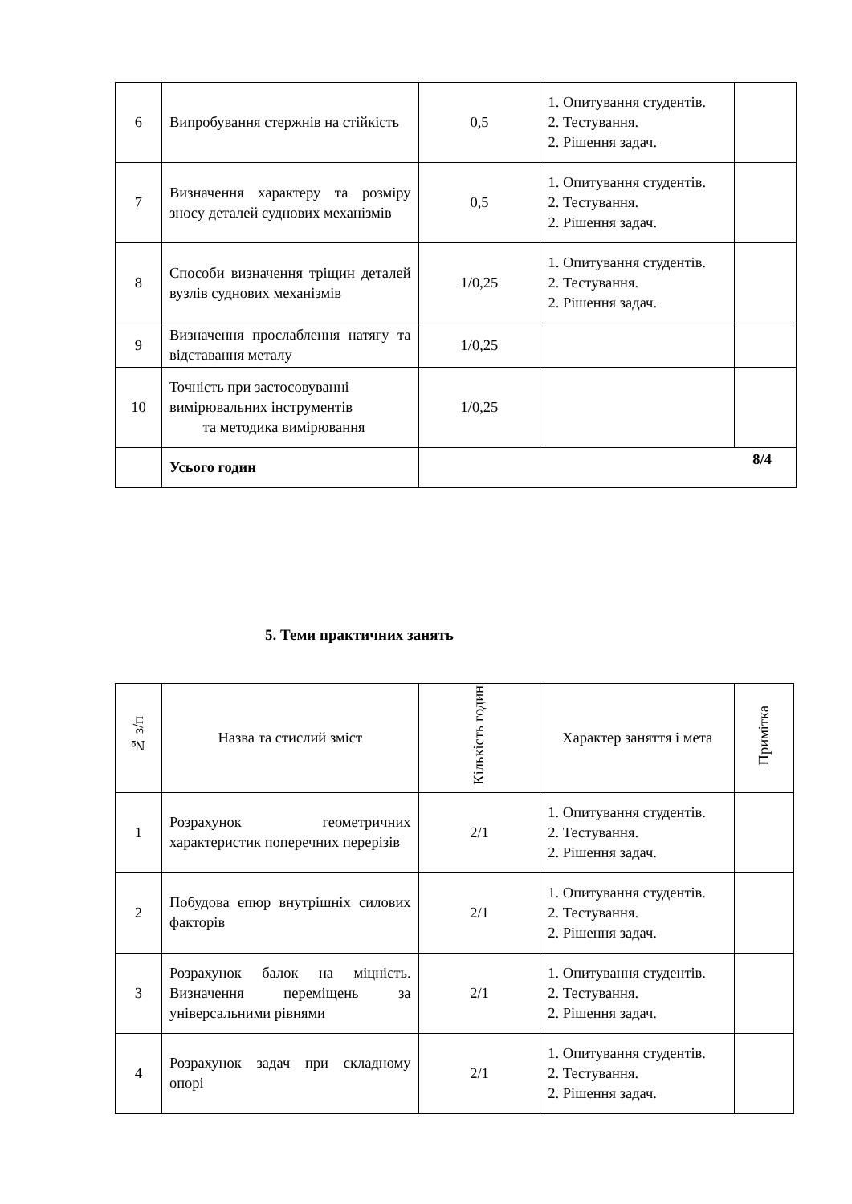| 6 | Випробування стержнів на стійкість | 0,5 | 1. Опитування студентів. 2. Тестування. 2. Рішення задач. | |
| 7 | Визначення характеру та розміру зносу деталей суднових механізмів | 0,5 | 1. Опитування студентів. 2. Тестування. 2. Рішення задач. | |
| 8 | Способи визначення тріщин деталей вузлів суднових механізмів | 1/0,25 | 1. Опитування студентів. 2. Тестування. 2. Рішення задач. | |
| 9 | Визначення прослаблення натягу та відставання металу | 1/0,25 | | |
| 10 | Точність при застосовуванні вимірювальних інструментів та методика вимірювання | 1/0,25 | | |
| | Усього годин | 8/4 | | |
5. Теми практичних занять
| № з/п | Назва та стислий зміст | Кількість годин | Характер заняття і мета | Примітка |
| --- | --- | --- | --- | --- |
| 1 | Розрахунок геометричних характеристик поперечних перерізів | 2/1 | 1. Опитування студентів. 2. Тестування. 2. Рішення задач. | |
| 2 | Побудова епюр внутрішніх силових факторів | 2/1 | 1. Опитування студентів. 2. Тестування. 2. Рішення задач. | |
| 3 | Розрахунок балок на міцність. Визначення переміщень за універсальними рівнями | 2/1 | 1. Опитування студентів. 2. Тестування. 2. Рішення задач. | |
| 4 | Розрахунок задач при складному опорі | 2/1 | 1. Опитування студентів. 2. Тестування. 2. Рішення задач. | |